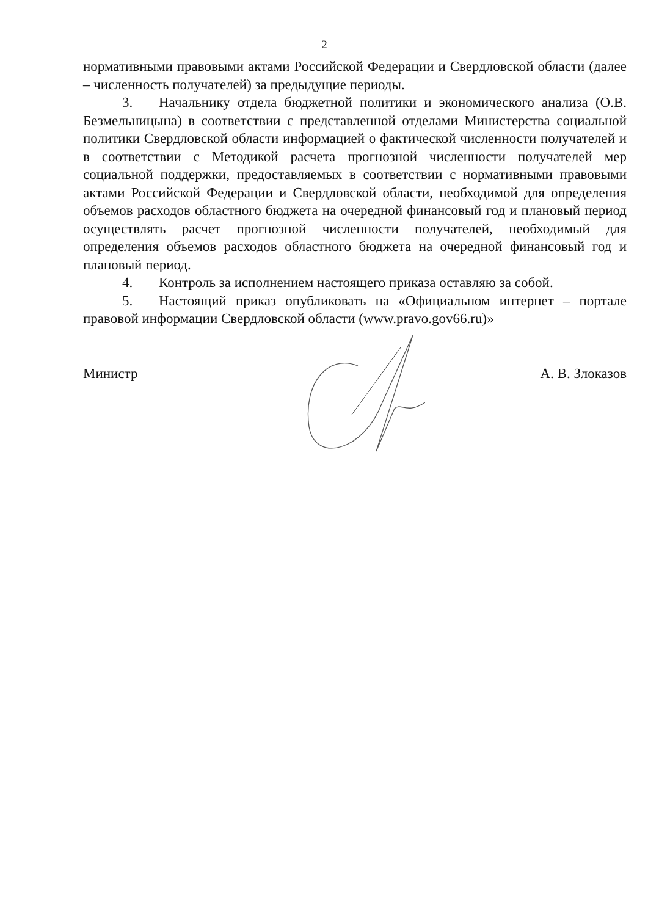2
нормативными правовыми актами Российской Федерации и Свердловской области (далее – численность получателей) за предыдущие периоды.
3. Начальнику отдела бюджетной политики и экономического анализа (О.В. Безмельницына) в соответствии с представленной отделами Министерства социальной политики Свердловской области информацией о фактической численности получателей и в соответствии с Методикой расчета прогнозной численности получателей мер социальной поддержки, предоставляемых в соответствии с нормативными правовыми актами Российской Федерации и Свердловской области, необходимой для определения объемов расходов областного бюджета на очередной финансовый год и плановый период осуществлять расчет прогнозной численности получателей, необходимый для определения объемов расходов областного бюджета на очередной финансовый год и плановый период.
4. Контроль за исполнением настоящего приказа оставляю за собой.
5. Настоящий приказ опубликовать на «Официальном интернет – портале правовой информации Свердловской области (www.pravo.gov66.ru)»
Министр А. В. Злоказов